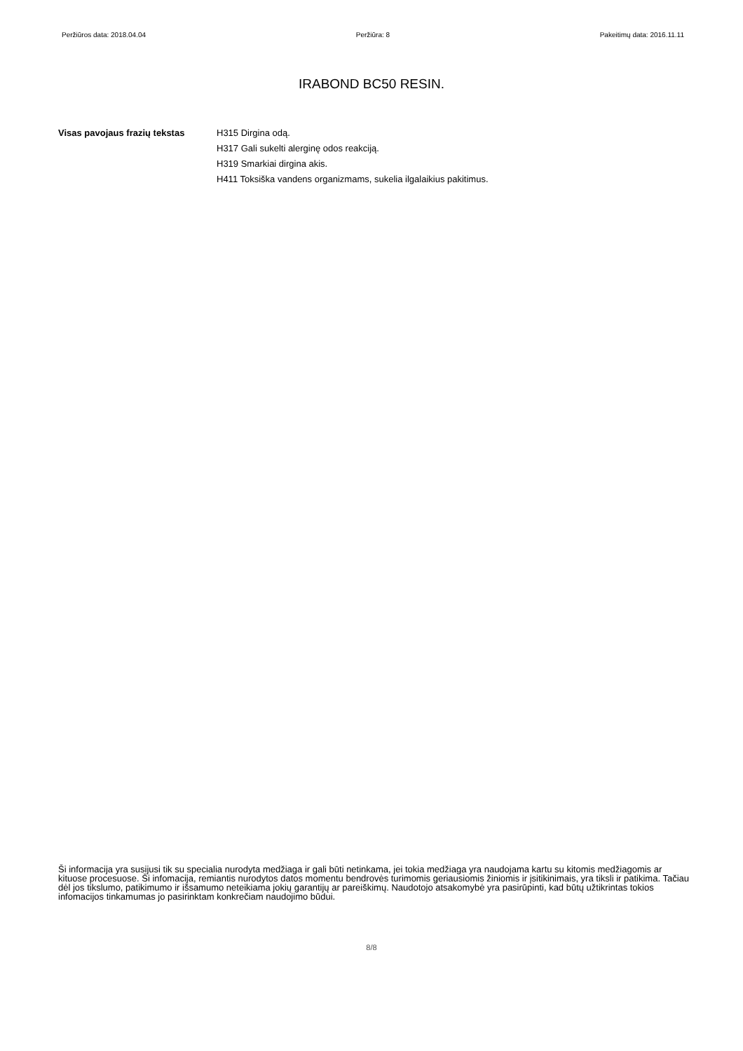Peržiūros data: 2018.04.04 Peržiūra: 8 Pakeitimų data: 2016.11.11
IRABOND BC50 RESIN.
Visas pavojaus frazių tekstas
H315 Dirgina odą.
H317 Gali sukelti alerginę odos reakciją.
H319 Smarkiai dirgina akis.
H411 Toksiška vandens organizmams, sukelia ilgalaikius pakitimus.
Ši informacija yra susijusi tik su specialia nurodyta medžiaga ir gali būti netinkama, jei tokia medžiaga yra naudojama kartu su kitomis medžiagomis ar kituose procesuose. Ši infomacija, remiantis nurodytos datos momentu bendrovės turimomis geriausiomis žiniomis ir įsitikinimais, yra tiksli ir patikima. Tačiau dėl jos tikslumo, patikimumo ir išsamumo neteikiama jokių garantijų ar pareiškimų. Naudotojo atsakomybė yra pasirūpinti, kad būtų užtikrintas tokios infomacijos tinkamumas jo pasirinktam konkrečiam naudojimo būdui.
8/8